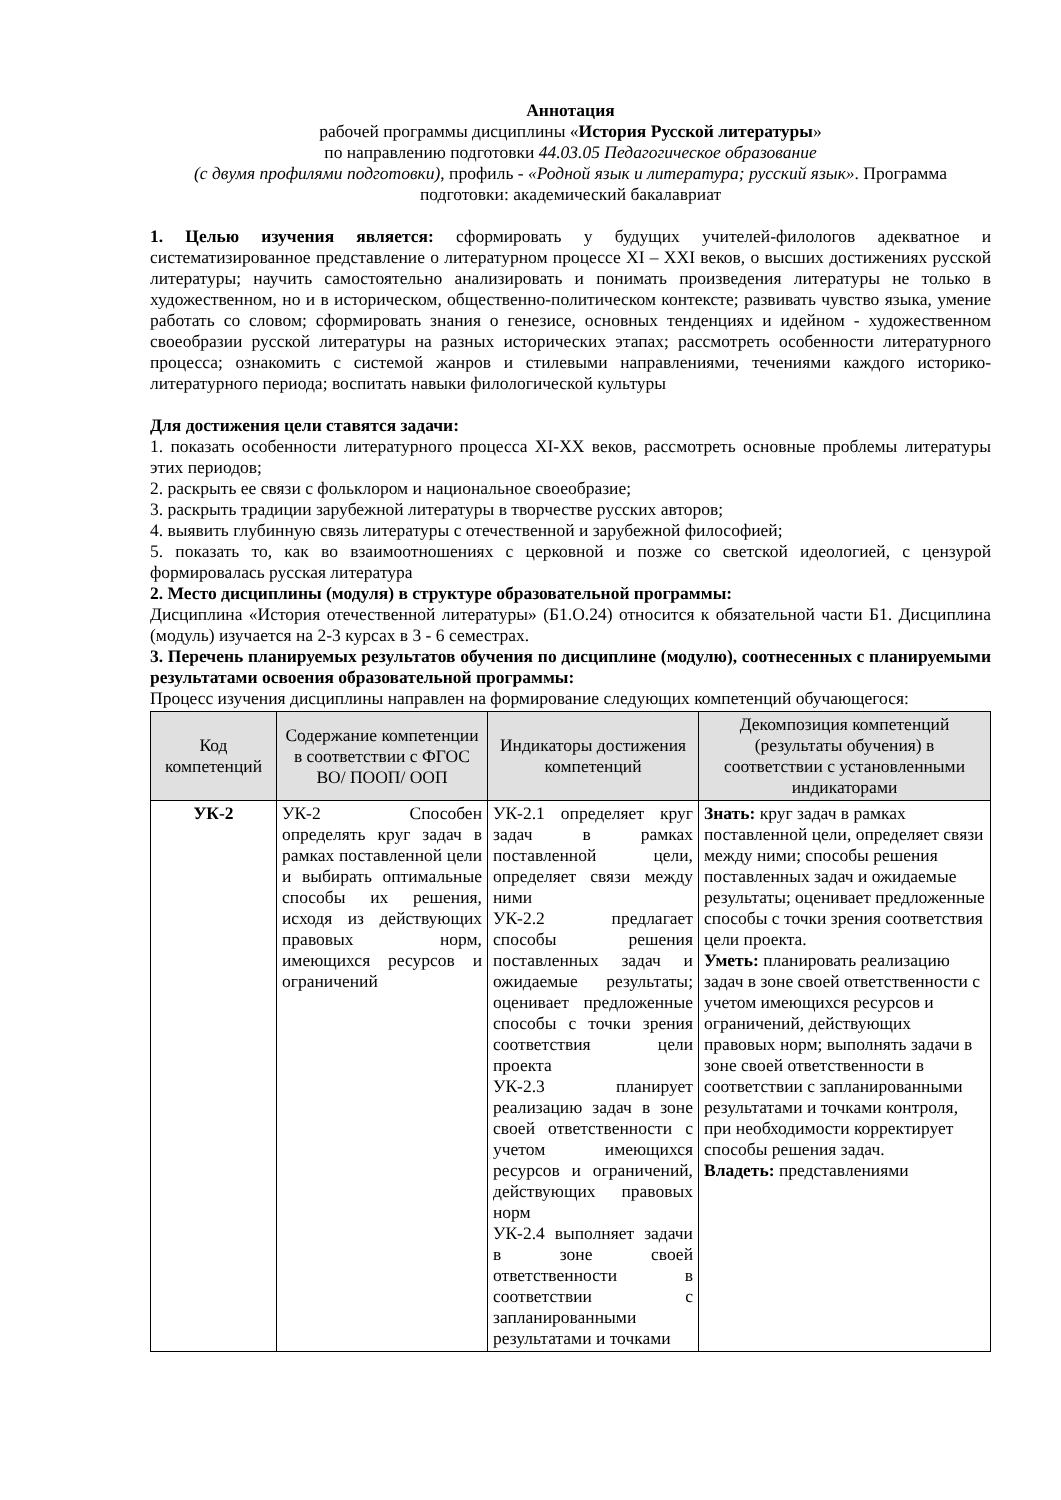Аннотация
рабочей программы дисциплины «История Русской литературы»
по направлению подготовки 44.03.05 Педагогическое образование
(с двумя профилями подготовки), профиль - «Родной язык и литература; русский язык». Программа подготовки: академический бакалавриат
1. Целью изучения является: сформировать у будущих учителей-филологов адекватное и систематизированное представление о литературном процессе XI – XXI веков, о высших достижениях русской литературы; научить самостоятельно анализировать и понимать произведения литературы не только в художественном, но и в историческом, общественно-политическом контексте; развивать чувство языка, умение работать со словом; сформировать знания о генезисе, основных тенденциях и идейном - художественном своеобразии русской литературы на разных исторических этапах; рассмотреть особенности литературного процесса; ознакомить с системой жанров и стилевыми направлениями, течениями каждого историко-литературного периода; воспитать навыки филологической культуры
Для достижения цели ставятся задачи:
1. показать особенности литературного процесса XI-XX веков, рассмотреть основные проблемы литературы этих периодов;
2. раскрыть ее связи с фольклором и национальное своеобразие;
3. раскрыть традиции зарубежной литературы в творчестве русских авторов;
4. выявить глубинную связь литературы с отечественной и зарубежной философией;
5. показать то, как во взаимоотношениях с церковной и позже со светской идеологией, с цензурой формировалась русская литература
2. Место дисциплины (модуля) в структуре образовательной программы:
Дисциплина «История отечественной литературы» (Б1.О.24) относится к обязательной части Б1. Дисциплина (модуль) изучается на 2-3 курсах в 3 - 6 семестрах.
3. Перечень планируемых результатов обучения по дисциплине (модулю), соотнесенных с планируемыми результатами освоения образовательной программы:
Процесс изучения дисциплины направлен на формирование следующих компетенций обучающегося:
| Код компетенций | Содержание компетенции в соответствии с ФГОС ВО/ ПООП/ ООП | Индикаторы достижения компетенций | Декомпозиция компетенций (результаты обучения) в соответствии с установленными индикаторами |
| --- | --- | --- | --- |
| УК-2 | УК-2 Способен определять круг задач в рамках поставленной цели и выбирать оптимальные способы их решения, исходя из действующих правовых норм, имеющихся ресурсов и ограничений | УК-2.1 определяет круг задач в рамках поставленной цели, определяет связи между ними УК-2.2 предлагает способы решения поставленных задач и ожидаемые результаты; оценивает предложенные способы с точки зрения соответствия цели проекта УК-2.3 планирует реализацию задач в зоне своей ответственности с учетом имеющихся ресурсов и ограничений, действующих правовых норм УК-2.4 выполняет задачи в зоне своей ответственности в соответствии с запланированными результатами и точками | Знать: круг задач в рамках поставленной цели, определяет связи между ними; способы решения поставленных задач и ожидаемые результаты; оценивает предложенные способы с точки зрения соответствия цели проекта. Уметь: планировать реализацию задач в зоне своей ответственности с учетом имеющихся ресурсов и ограничений, действующих правовых норм; выполнять задачи в зоне своей ответственности в соответствии с запланированными результатами и точками контроля, при необходимости корректирует способы решения задач. Владеть: представлениями |